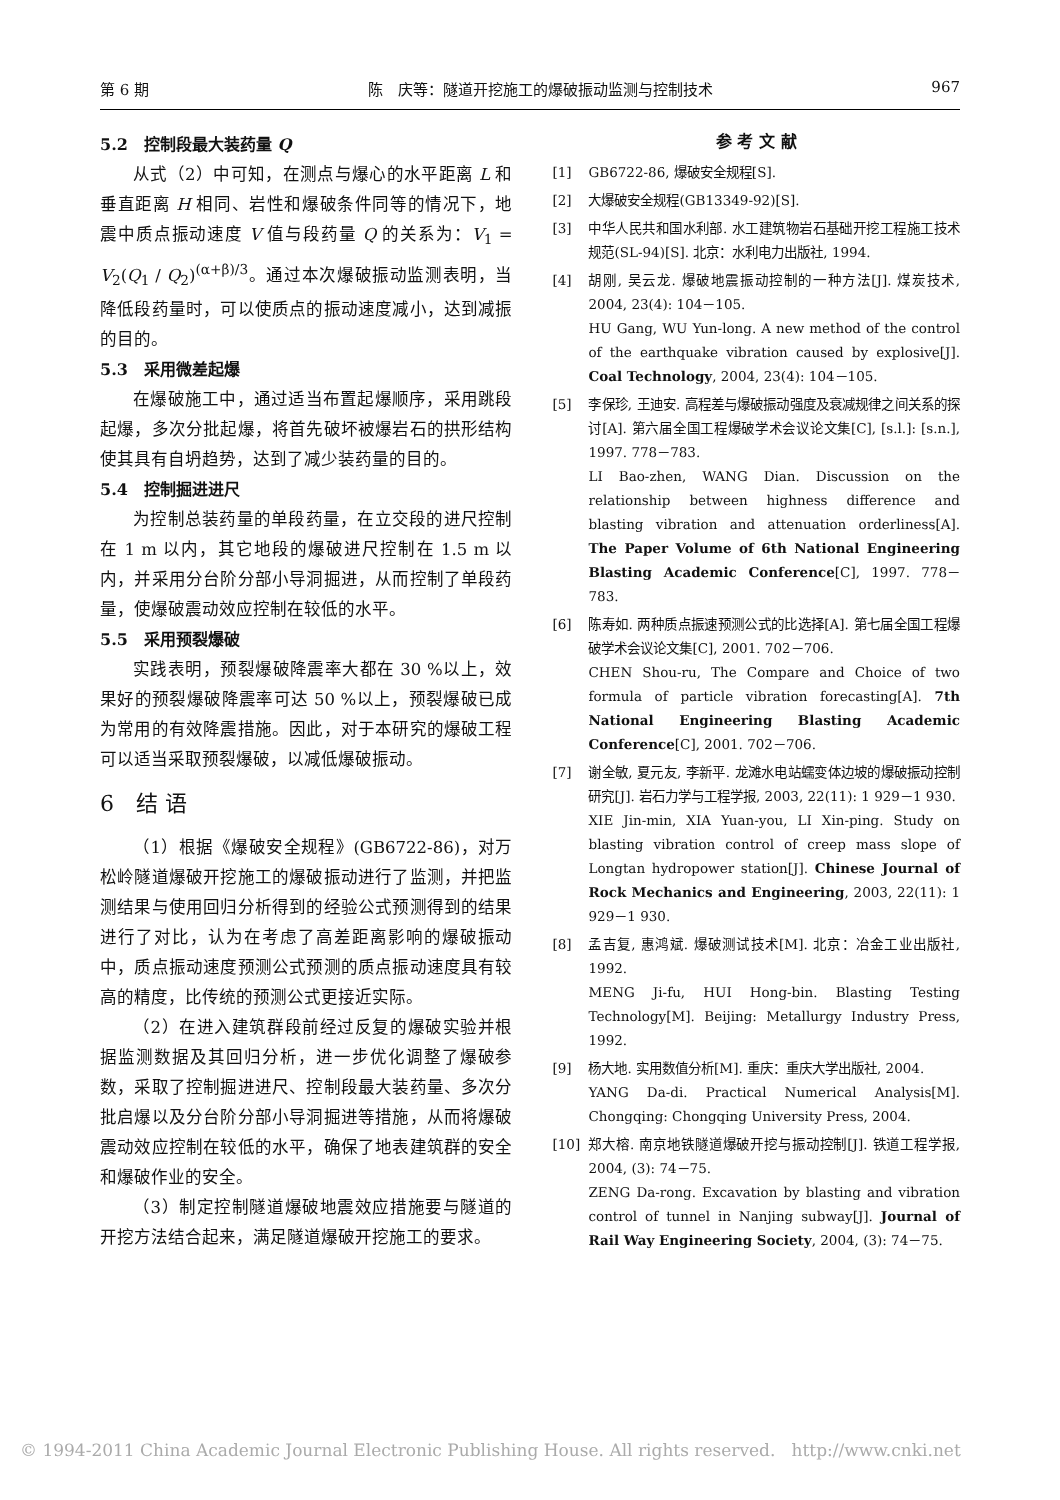第 6 期 陈　庆等：隧道开挖施工的爆破振动监测与控制技术 967
5.2　控制段最大装药量 Q
从式（2）中可知，在测点与爆心的水平距离 L 和垂直距离 H 相同、岩性和爆破条件同等的情况下，地震中质点振动速度 V 值与段药量 Q 的关系为：V<sub>1</sub> = V<sub>2</sub>(Q<sub>1</sub> / Q<sub>2</sub>)<sup>(α+β)/3</sup>。通过本次爆破振动监测表明，当降低段药量时，可以使质点的振动速度减小，达到减振的目的。
5.3　采用微差起爆
在爆破施工中，通过适当布置起爆顺序，采用跳段起爆，多次分批起爆，将首先破坏被爆岩石的拱形结构使其具有自坍趋势，达到了减少装药量的目的。
5.4　控制掘进进尺
为控制总装药量的单段药量，在立交段的进尺控制在 1 m 以内，其它地段的爆破进尺控制在 1.5 m 以内，并采用分台阶分部小导洞掘进，从而控制了单段药量，使爆破震动效应控制在较低的水平。
5.5　采用预裂爆破
实践表明，预裂爆破降震率大都在 30 %以上，效果好的预裂爆破降震率可达 50 %以上，预裂爆破已成为常用的有效降震措施。因此，对于本研究的爆破工程可以适当采取预裂爆破，以减低爆破振动。
6　结 语
（1）根据《爆破安全规程》(GB6722-86)，对万松岭隧道爆破开挖施工的爆破振动进行了监测，并把监测结果与使用回归分析得到的经验公式预测得到的结果进行了对比，认为在考虑了高差距离影响的爆破振动中，质点振动速度预测公式预测的质点振动速度具有较高的精度，比传统的预测公式更接近实际。
（2）在进入建筑群段前经过反复的爆破实验并根据监测数据及其回归分析，进一步优化调整了爆破参数，采取了控制掘进进尺、控制段最大装药量、多次分批启爆以及分台阶分部小导洞掘进等措施，从而将爆破震动效应控制在较低的水平，确保了地表建筑群的安全和爆破作业的安全。
（3）制定控制隧道爆破地震效应措施要与隧道的开挖方法结合起来，满足隧道爆破开挖施工的要求。
参 考 文 献
[1] GB6722-86, 爆破安全规程[S].
[2] 大爆破安全规程(GB13349-92)[S].
[3] 中华人民共和国水利部. 水工建筑物岩石基础开挖工程施工技术规范(SL-94)[S]. 北京：水利电力出版社, 1994.
[4] 胡刚, 吴云龙. 爆破地震振动控制的一种方法[J]. 煤炭技术, 2004, 23(4): 104－105.
HU Gang, WU Yun-long. A new method of the control of the earthquake vibration caused by explosive[J]. Coal Technology, 2004, 23(4): 104－105.
[5] 李保珍, 王迪安. 高程差与爆破振动强度及衰减规律之间关系的探讨[A]. 第六届全国工程爆破学术会议论文集[C], [s.l.]: [s.n.], 1997. 778－783.
LI Bao-zhen, WANG Dian. Discussion on the relationship between highness difference and blasting vibration and attenuation orderliness[A]. The Paper Volume of 6th National Engineering Blasting Academic Conference[C], 1997. 778－783.
[6] 陈寿如. 两种质点振速预测公式的比选择[A]. 第七届全国工程爆破学术会议论文集[C], 2001. 702－706.
CHEN Shou-ru, The Compare and Choice of two formula of particle vibration forecasting[A]. 7th National Engineering Blasting Academic Conference[C], 2001. 702－706.
[7] 谢全敏, 夏元友, 李新平. 龙滩水电站蠕变体边坡的爆破振动控制研究[J]. 岩石力学与工程学报, 2003, 22(11): 1 929－1 930.
XIE Jin-min, XIA Yuan-you, LI Xin-ping. Study on blasting vibration control of creep mass slope of Longtan hydropower station[J]. Chinese Journal of Rock Mechanics and Engineering, 2003, 22(11): 1 929－1 930.
[8] 孟吉复, 惠鸿斌. 爆破测试技术[M]. 北京：冶金工业出版社, 1992.
MENG Ji-fu, HUI Hong-bin. Blasting Testing Technology[M]. Beijing: Metallurgy Industry Press, 1992.
[9] 杨大地. 实用数值分析[M]. 重庆：重庆大学出版社, 2004.
YANG Da-di. Practical Numerical Analysis[M]. Chongqing: Chongqing University Press, 2004.
[10] 郑大榕. 南京地铁隧道爆破开挖与振动控制[J]. 铁道工程学报, 2004, (3): 74－75.
ZENG Da-rong. Excavation by blasting and vibration control of tunnel in Nanjing subway[J]. Journal of Rail Way Engineering Society, 2004, (3): 74－75.
© 1994-2011 China Academic Journal Electronic Publishing House. All rights reserved. http://www.cnki.net